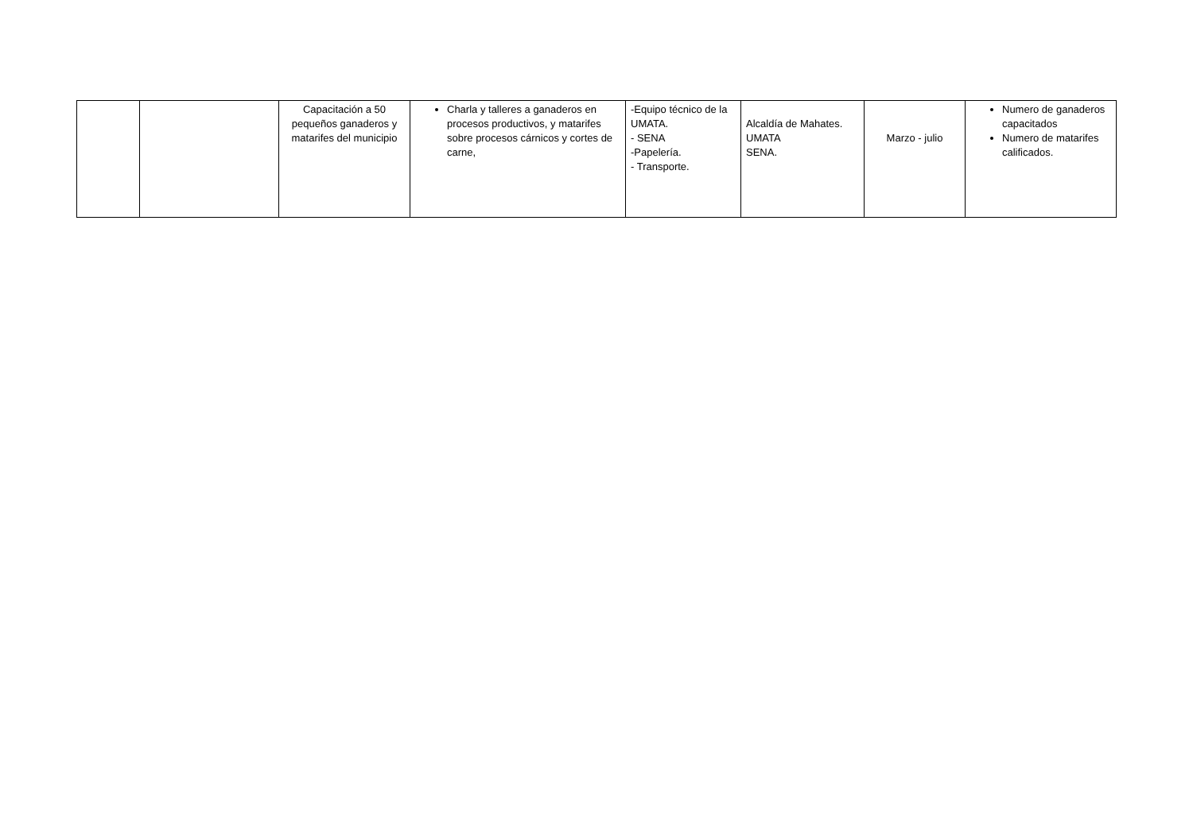| | | Capacitación a 50 pequeños ganaderos y matarifes del municipio | Charla y talleres a ganaderos en procesos productivos, y matarifes sobre procesos cárnicos y cortes de carne, | -Equipo técnico de la UMATA. - SENA -Papelería. - Transporte. | Alcaldía de Mahates. UMATA SENA. | Marzo - julio | Numero de ganaderos capacitados Numero de matarifes calificados. |